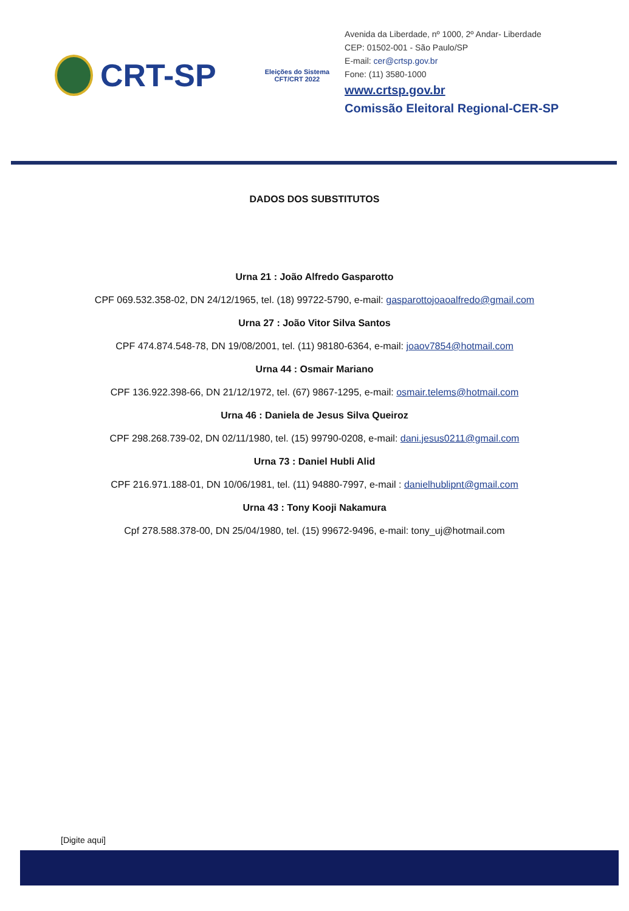CRT-SP
Eleições do Sistema
CFT/CRT 2022
Avenida da Liberdade, nº 1000, 2º Andar- Liberdade
CEP: 01502-001 - São Paulo/SP
E-mail: cer@crtsp.gov.br
Fone: (11) 3580-1000
www.crtsp.gov.br
Comissão Eleitoral Regional-CER-SP
DADOS DOS SUBSTITUTOS
Urna 21 : João Alfredo Gasparotto
CPF 069.532.358-02, DN 24/12/1965, tel. (18) 99722-5790, e-mail: gasparottojoaoalfredo@gmail.com
Urna 27 : João Vitor Silva Santos
CPF 474.874.548-78, DN 19/08/2001, tel. (11) 98180-6364, e-mail: joaov7854@hotmail.com
Urna 44 : Osmair Mariano
CPF 136.922.398-66, DN 21/12/1972, tel. (67) 9867-1295, e-mail: osmair.telems@hotmail.com
Urna 46 : Daniela de Jesus Silva Queiroz
CPF 298.268.739-02, DN 02/11/1980, tel. (15) 99790-0208, e-mail: dani.jesus0211@gmail.com
Urna 73 : Daniel Hubli Alid
CPF 216.971.188-01, DN 10/06/1981, tel. (11) 94880-7997, e-mail : danielhublipnt@gmail.com
Urna 43 : Tony Kooji Nakamura
Cpf 278.588.378-00, DN 25/04/1980, tel. (15) 99672-9496, e-mail: tony_uj@hotmail.com
[Digite aqui]